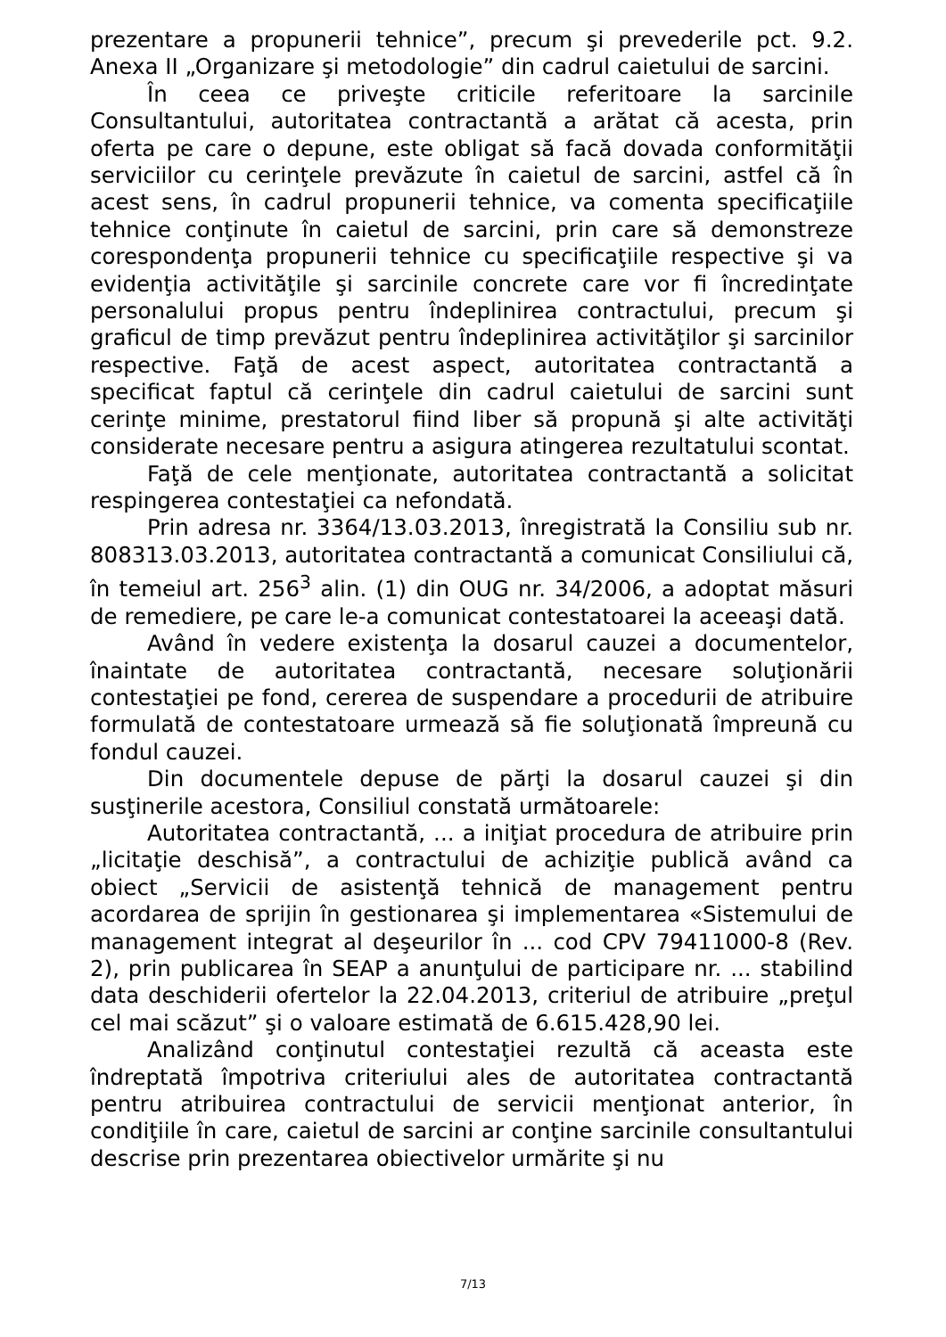prezentare a propunerii tehnice”, precum şi prevederile pct. 9.2. Anexa II „Organizare şi metodologie” din cadrul caietului de sarcini.
În ceea ce priveşte criticile referitoare la sarcinile Consultantului, autoritatea contractantă a arătat că acesta, prin oferta pe care o depune, este obligat să facă dovada conformităţii serviciilor cu cerinţele prevăzute în caietul de sarcini, astfel că în acest sens, în cadrul propunerii tehnice, va comenta specificaţiile tehnice conţinute în caietul de sarcini, prin care să demonstreze corespondenţa propunerii tehnice cu specificaţiile respective şi va evidenţia activităţile şi sarcinile concrete care vor fi încredinţate personalului propus pentru îndeplinirea contractului, precum şi graficul de timp prevăzut pentru îndeplinirea activităţilor şi sarcinilor respective. Faţă de acest aspect, autoritatea contractantă a specificat faptul că cerinţele din cadrul caietului de sarcini sunt cerinţe minime, prestatorul fiind liber să propună şi alte activităţi considerate necesare pentru a asigura atingerea rezultatului scontat.
Faţă de cele menţionate, autoritatea contractantă a solicitat respingerea contestaţiei ca nefondată.
Prin adresa nr. 3364/13.03.2013, înregistrată la Consiliu sub nr. 808313.03.2013, autoritatea contractantă a comunicat Consiliului că, în temeiul art. 256<sup>3</sup> alin. (1) din OUG nr. 34/2006, a adoptat măsuri de remediere, pe care le-a comunicat contestatoarei la aceeaşi dată.
Având în vedere existenţa la dosarul cauzei a documentelor, înaintate de autoritatea contractantă, necesare soluţionării contestaţiei pe fond, cererea de suspendare a procedurii de atribuire formulată de contestatoare urmează să fie soluţionată împreună cu fondul cauzei.
Din documentele depuse de părţi la dosarul cauzei şi din susţinerile acestora, Consiliul constată următoarele:
Autoritatea contractantă, ... a iniţiat procedura de atribuire prin „licitaţie deschisă”, a contractului de achiziţie publică având ca obiect „Servicii de asistenţă tehnică de management pentru acordarea de sprijin în gestionarea şi implementarea «Sistemului de management integrat al deşeurilor în ... cod CPV 79411000-8 (Rev. 2), prin publicarea în SEAP a anunţului de participare nr. ... stabilind data deschiderii ofertelor la 22.04.2013, criteriul de atribuire „preţul cel mai scăzut” şi o valoare estimată de 6.615.428,90 lei.
Analizând conţinutul contestaţiei rezultă că aceasta este îndreptată împotriva criteriului ales de autoritatea contractantă pentru atribuirea contractului de servicii menţionat anterior, în condiţiile în care, caietul de sarcini ar conţine sarcinile consultantului descrise prin prezentarea obiectivelor urmărite şi nu
7/13